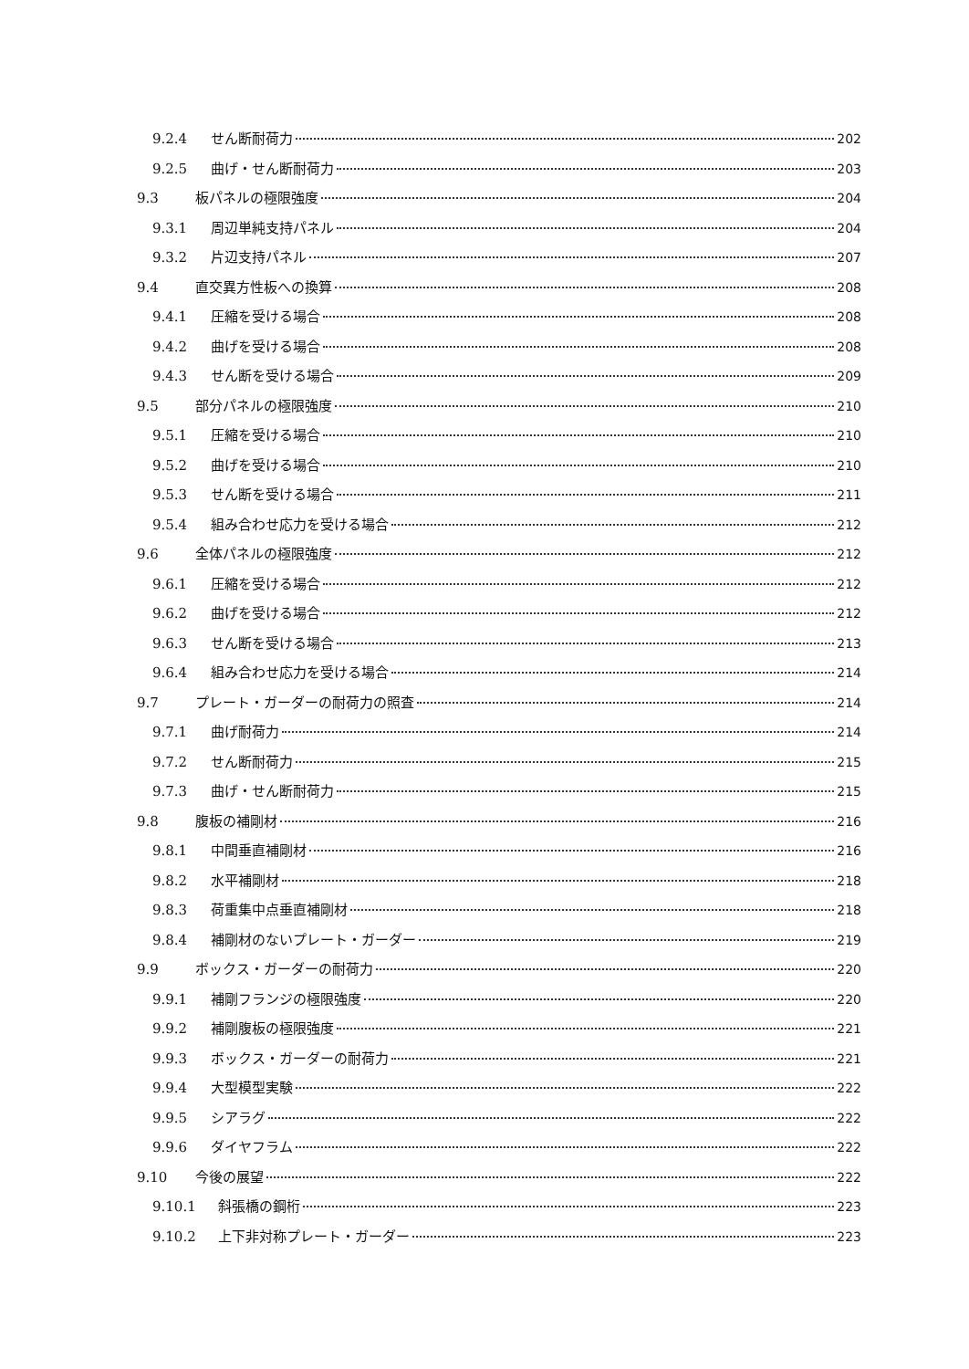9.2.4 せん断耐荷力 202
9.2.5 曲げ・せん断耐荷力 203
9.3 板パネルの極限強度 204
9.3.1 周辺単純支持パネル 204
9.3.2 片辺支持パネル 207
9.4 直交異方性板への換算 208
9.4.1 圧縮を受ける場合 208
9.4.2 曲げを受ける場合 208
9.4.3 せん断を受ける場合 209
9.5 部分パネルの極限強度 210
9.5.1 圧縮を受ける場合 210
9.5.2 曲げを受ける場合 210
9.5.3 せん断を受ける場合 211
9.5.4 組み合わせ応力を受ける場合 212
9.6 全体パネルの極限強度 212
9.6.1 圧縮を受ける場合 212
9.6.2 曲げを受ける場合 212
9.6.3 せん断を受ける場合 213
9.6.4 組み合わせ応力を受ける場合 214
9.7 プレート・ガーダーの耐荷力の照査 214
9.7.1 曲げ耐荷力 214
9.7.2 せん断耐荷力 215
9.7.3 曲げ・せん断耐荷力 215
9.8 腹板の補剛材 216
9.8.1 中間垂直補剛材 216
9.8.2 水平補剛材 218
9.8.3 荷重集中点垂直補剛材 218
9.8.4 補剛材のないプレート・ガーダー 219
9.9 ボックス・ガーダーの耐荷力 220
9.9.1 補剛フランジの極限強度 220
9.9.2 補剛腹板の極限強度 221
9.9.3 ボックス・ガーダーの耐荷力 221
9.9.4 大型模型実験 222
9.9.5 シアラグ 222
9.9.6 ダイヤフラム 222
9.10 今後の展望 222
9.10.1 斜張橋の鋼桁 223
9.10.2 上下非対称プレート・ガーダー 223